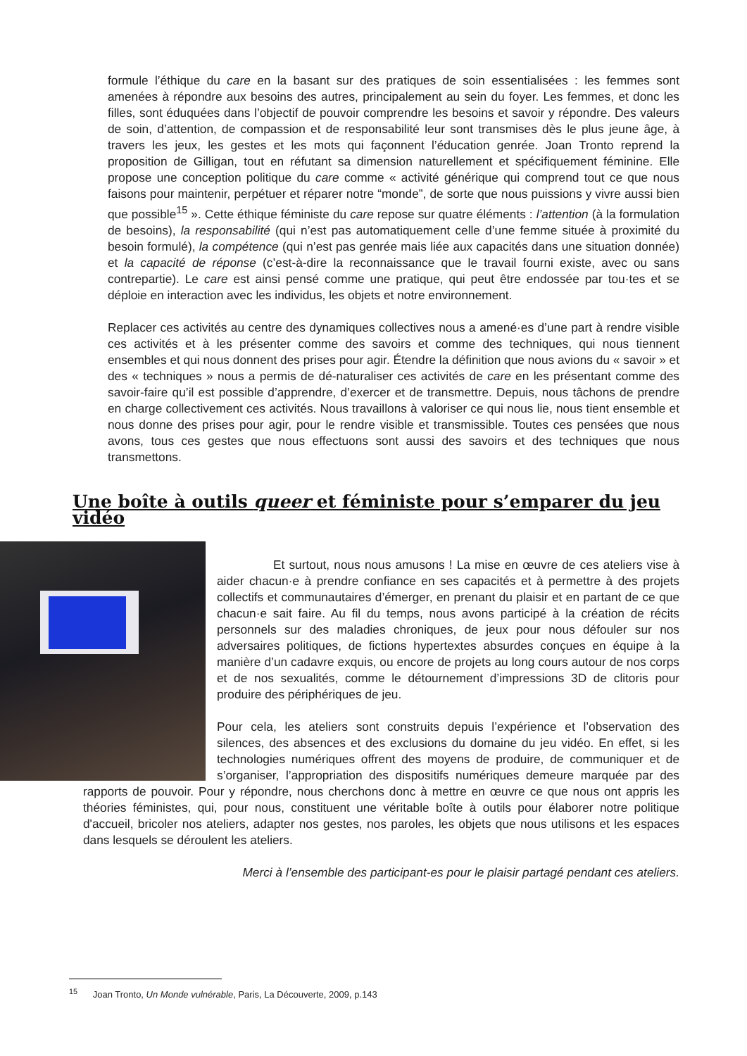formule l’éthique du care en la basant sur des pratiques de soin essentialisées : les femmes sont amenées à répondre aux besoins des autres, principalement au sein du foyer. Les femmes, et donc les filles, sont éduquées dans l’objectif de pouvoir comprendre les besoins et savoir y répondre. Des valeurs de soin, d’attention, de compassion et de responsabilité leur sont transmises dès le plus jeune âge, à travers les jeux, les gestes et les mots qui façonnent l’éducation genrée. Joan Tronto reprend la proposition de Gilligan, tout en réfutant sa dimension naturellement et spécifiquement féminine. Elle propose une conception politique du care comme « activité générique qui comprend tout ce que nous faisons pour maintenir, perpétuer et réparer notre “monde”, de sorte que nous puissions y vivre aussi bien que possible<sup>15</sup> ». Cette éthique féministe du care repose sur quatre éléments : l’attention (à la formulation de besoins), la responsabilité (qui n’est pas automatiquement celle d’une femme située à proximité du besoin formulé), la compétence (qui n’est pas genrée mais liée aux capacités dans une situation donnée) et la capacité de réponse (c’est-à-dire la reconnaissance que le travail fourni existe, avec ou sans contrepartie). Le care est ainsi pensé comme une pratique, qui peut être endossée par tou·tes et se déploie en interaction avec les individus, les objets et notre environnement.
Replacer ces activités au centre des dynamiques collectives nous a amené·es d’une part à rendre visible ces activités et à les présenter comme des savoirs et comme des techniques, qui nous tiennent ensembles et qui nous donnent des prises pour agir. Étendre la définition que nous avions du « savoir » et des « techniques » nous a permis de dé-naturaliser ces activités de care en les présentant comme des savoir-faire qu’il est possible d’apprendre, d’exercer et de transmettre. Depuis, nous tâchons de prendre en charge collectivement ces activités. Nous travaillons à valoriser ce qui nous lie, nous tient ensemble et nous donne des prises pour agir, pour le rendre visible et transmissible. Toutes ces pensées que nous avons, tous ces gestes que nous effectuons sont aussi des savoirs et des techniques que nous transmettons.
Une boîte à outils queer et féministe pour s’emparer du jeu vidéo
Et surtout, nous nous amusons ! La mise en œuvre de ces ateliers vise à aider chacun·e à prendre confiance en ses capacités et à permettre à des projets collectifs et communautaires d’émerger, en prenant du plaisir et en partant de ce que chacun·e sait faire. Au fil du temps, nous avons participé à la création de récits personnels sur des maladies chroniques, de jeux pour nous défouler sur nos adversaires politiques, de fictions hypertextes absurdes conçues en équipe à la manière d’un cadavre exquis, ou encore de projets au long cours autour de nos corps et de nos sexualités, comme le détournement d’impressions 3D de clitoris pour produire des périphériques de jeu.
Pour cela, les ateliers sont construits depuis l’expérience et l’observation des silences, des absences et des exclusions du domaine du jeu vidéo. En effet, si les technologies numériques offrent des moyens de produire, de communiquer et de s’organiser, l’appropriation des dispositifs numériques demeure marquée par des rapports de pouvoir. Pour y répondre, nous cherchons donc à mettre en œuvre ce que nous ont appris les théories féministes, qui, pour nous, constituent une véritable boîte à outils pour élaborer notre politique d'accueil, bricoler nos ateliers, adapter nos gestes, nos paroles, les objets que nous utilisons et les espaces dans lesquels se déroulent les ateliers.
Merci à l’ensemble des participant-es pour le plaisir partagé pendant ces ateliers.
<sup>15</sup> Joan Tronto, Un Monde vulnérable, Paris, La Découverte, 2009, p.143